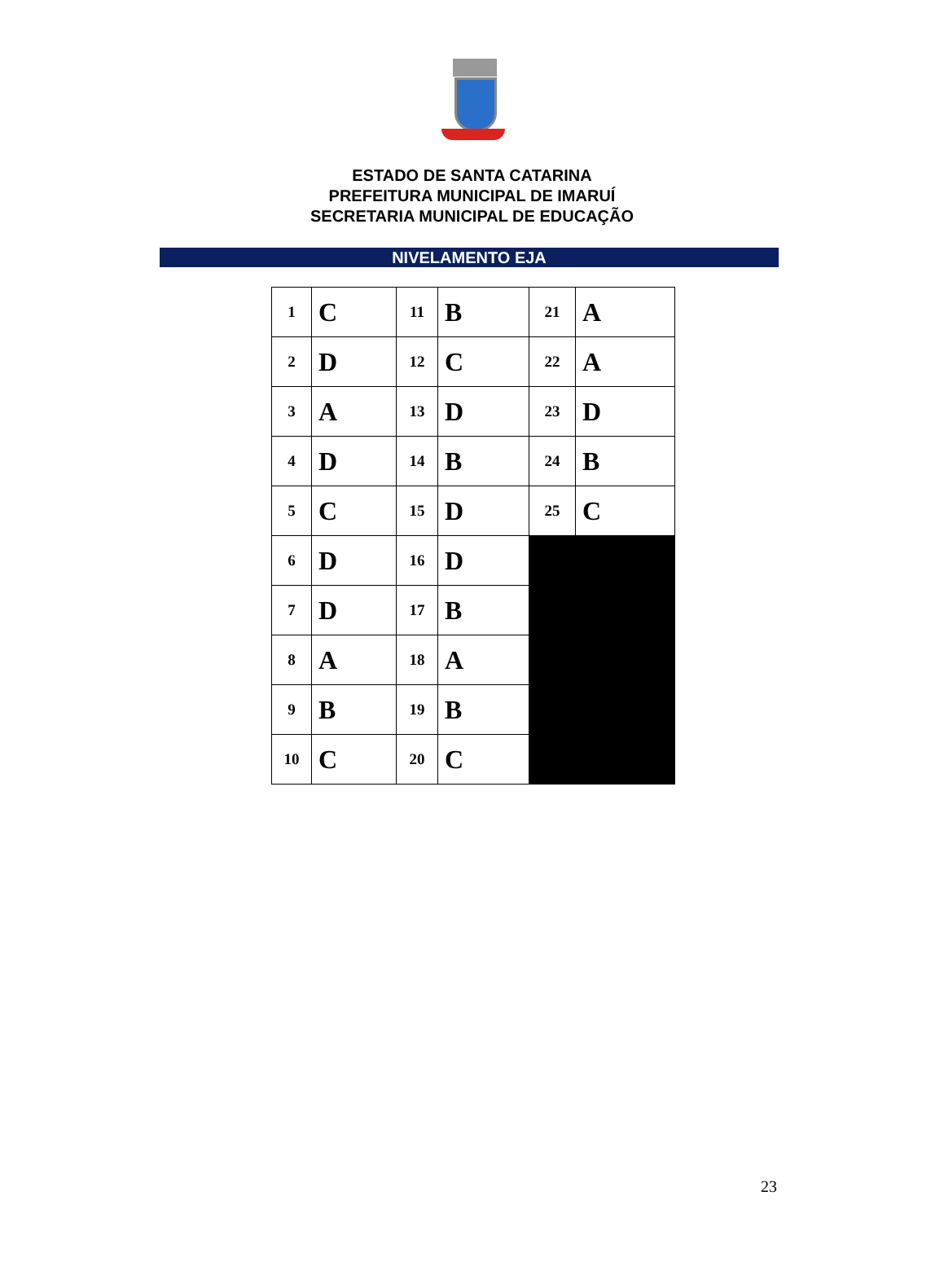ESTADO DE SANTA CATARINA
PREFEITURA MUNICIPAL DE IMARUÍ
SECRETARIA MUNICIPAL DE EDUCAÇÃO
NIVELAMENTO EJA
| 1 | C | 11 | B | 21 | A |
| 2 | D | 12 | C | 22 | A |
| 3 | A | 13 | D | 23 | D |
| 4 | D | 14 | B | 24 | B |
| 5 | C | 15 | D | 25 | C |
| 6 | D | 16 | D | | |
| 7 | D | 17 | B | | |
| 8 | A | 18 | A | | |
| 9 | B | 19 | B | | |
| 10 | C | 20 | C | | |
23